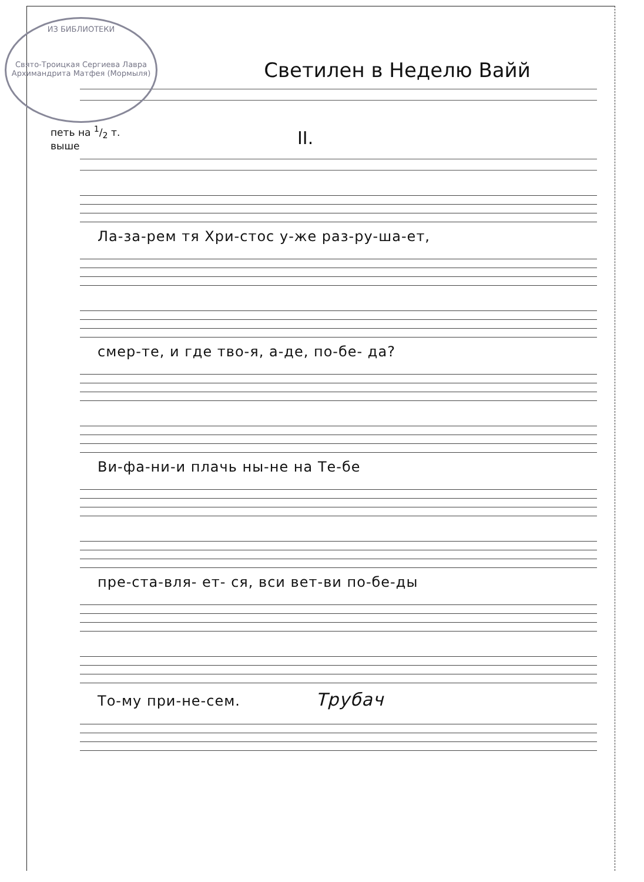ИЗ БИБЛИОТЕКИ
Свято-Троицкая Сергиева Лавра
Архимандрита Матфея (Мормыля)
Светилен в Неделю Вайй
петь на 1/2 т.
выше
II.
Ла-за-рем тя Хри-стос у-же раз-ру-ша-ет,
смер-те, и где тво-я, а-де, по-бе- да?
Ви-фа-ни-и плачь ны-не на Те-бе
пре-ста-вля- ет- ся, вси вет-ви по-бе-ды
То-му при-не-сем. Трубач